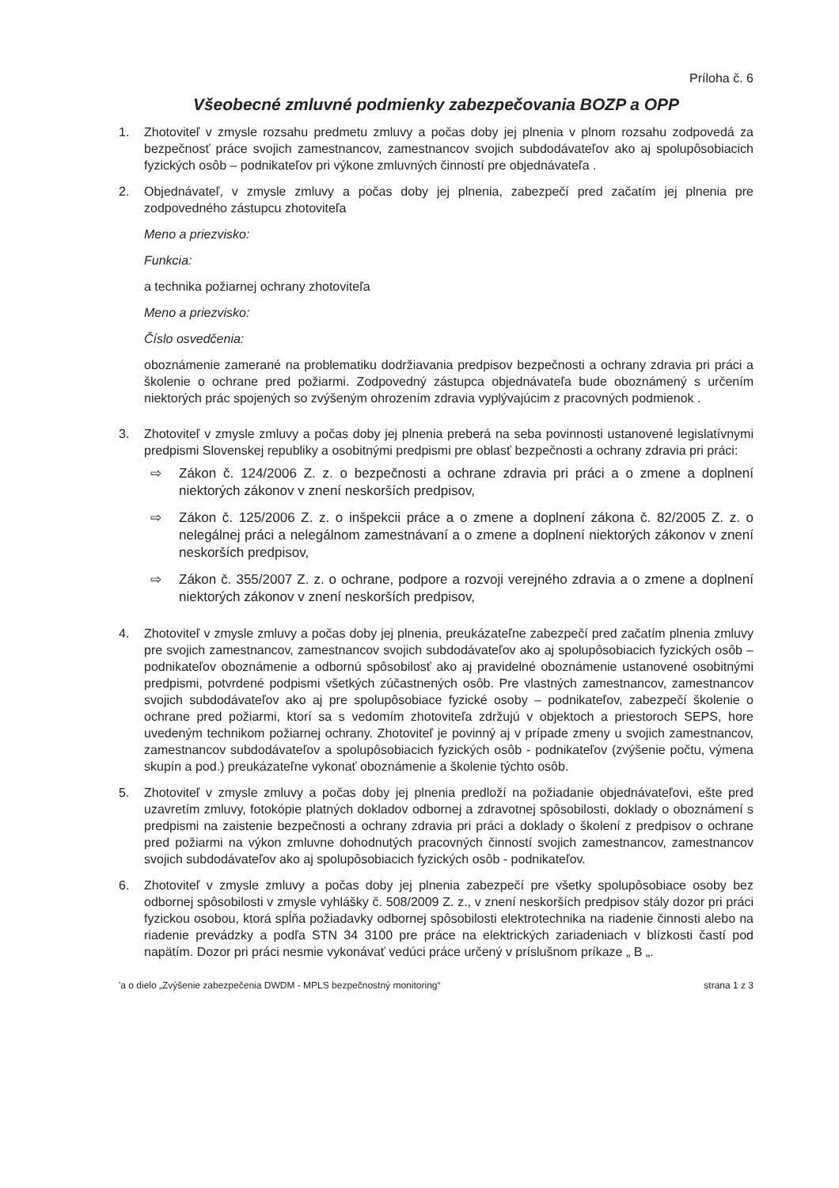Príloha č. 6
Všeobecné zmluvné podmienky zabezpečovania BOZP a OPP
1. Zhotoviteľ v zmysle rozsahu predmetu zmluvy a počas doby jej plnenia v plnom rozsahu zodpovedá za bezpečnosť práce svojich zamestnancov, zamestnancov svojich subdodávateľov ako aj spolupôsobiacich fyzických osôb – podnikateľov pri výkone zmluvných činností pre objednávateľa .
2. Objednávateľ, v zmysle zmluvy a počas doby jej plnenia, zabezpečí pred začatím jej plnenia pre zodpovedného zástupcu zhotoviteľa
Meno a priezvisko:
Funkcia:
a technika požiarnej ochrany zhotoviteľa
Meno a priezvisko:
Číslo osvedčenia:
oboznámenie zamerané na problematiku dodržiavania predpisov bezpečnosti a ochrany zdravia pri práci a školenie o ochrane pred požiarmi. Zodpovedný zástupca objednávateľa bude oboznámený s určením niektorých prác spojených so zvýšeným ohrozením zdravia vyplývajúcim z pracovných podmienok .
3. Zhotoviteľ v zmysle zmluvy a počas doby jej plnenia preberá na seba povinnosti ustanovené legislatívnymi predpismi Slovenskej republiky a osobitnými predpismi pre oblasť bezpečnosti a ochrany zdravia pri práci:
⇨ Zákon č. 124/2006 Z. z. o bezpečnosti a ochrane zdravia pri práci a o zmene a doplnení niektorých zákonov v znení neskorších predpisov,
⇨ Zákon č. 125/2006 Z. z. o inšpekcii práce a o zmene a doplnení zákona č. 82/2005 Z. z. o nelegálnej práci a nelegálnom zamestnávaní a o zmene a doplnení niektorých zákonov v znení neskorších predpisov,
⇨ Zákon č. 355/2007 Z. z. o ochrane, podpore a rozvoji verejného zdravia a o zmene a doplnení niektorých zákonov v znení neskorších predpisov,
4. Zhotoviteľ v zmysle zmluvy a počas doby jej plnenia, preukázateľne zabezpečí pred začatím plnenia zmluvy pre svojich zamestnancov, zamestnancov svojich subdodávateľov ako aj spolupôsobiacich fyzických osôb – podnikateľov oboznámenie a odbornú spôsobilosť ako aj pravidelné oboznámenie ustanovené osobitnými predpismi, potvrdené podpismi všetkých zúčastnených osôb. Pre vlastných zamestnancov, zamestnancov svojich subdodávateľov ako aj pre spolupôsobiace fyzické osoby – podnikateľov, zabezpečí školenie o ochrane pred požiarmi, ktorí sa s vedomím zhotoviteľa zdržujú v objektoch a priestoroch SEPS, hore uvedeným technikom požiarnej ochrany. Zhotoviteľ je povinný aj v prípade zmeny u svojich zamestnancov, zamestnancov subdodávateľov a spolupôsobiacich fyzických osôb - podnikateľov (zvýšenie počtu, výmena skupín a pod.) preukázateľne vykonať oboznámenie a školenie týchto osôb.
5. Zhotoviteľ v zmysle zmluvy a počas doby jej plnenia predloží na požiadanie objednávateľovi, ešte pred uzavretím zmluvy, fotokópie platných dokladov odbornej a zdravotnej spôsobilosti, doklady o oboznámení s predpismi na zaistenie bezpečnosti a ochrany zdravia pri práci a doklady o školení z predpisov o ochrane pred požiarmi na výkon zmluvne dohodnutých pracovných činností svojich zamestnancov, zamestnancov svojich subdodávateľov ako aj spolupôsobiacich fyzických osôb - podnikateľov.
6. Zhotoviteľ v zmysle zmluvy a počas doby jej plnenia zabezpečí pre všetky spolupôsobiace osoby bez odbornej spôsobilosti v zmysle vyhlášky č. 508/2009 Z. z., v znení neskorších predpisov stály dozor pri práci fyzickou osobou, ktorá spĺňa požiadavky odbornej spôsobilosti elektrotechnika na riadenie činnosti alebo na riadenie prevádzky a podľa STN 34 3100 pre práce na elektrických zariadeniach v blízkosti častí pod napätím. Dozor pri práci nesmie vykonávať vedúci práce určený v príslušnom príkaze „ B „.
'a o dielo „Zvýšenie zabezpečenia DWDM - MPLS bezpečnostný monitoring“strana 1 z 3